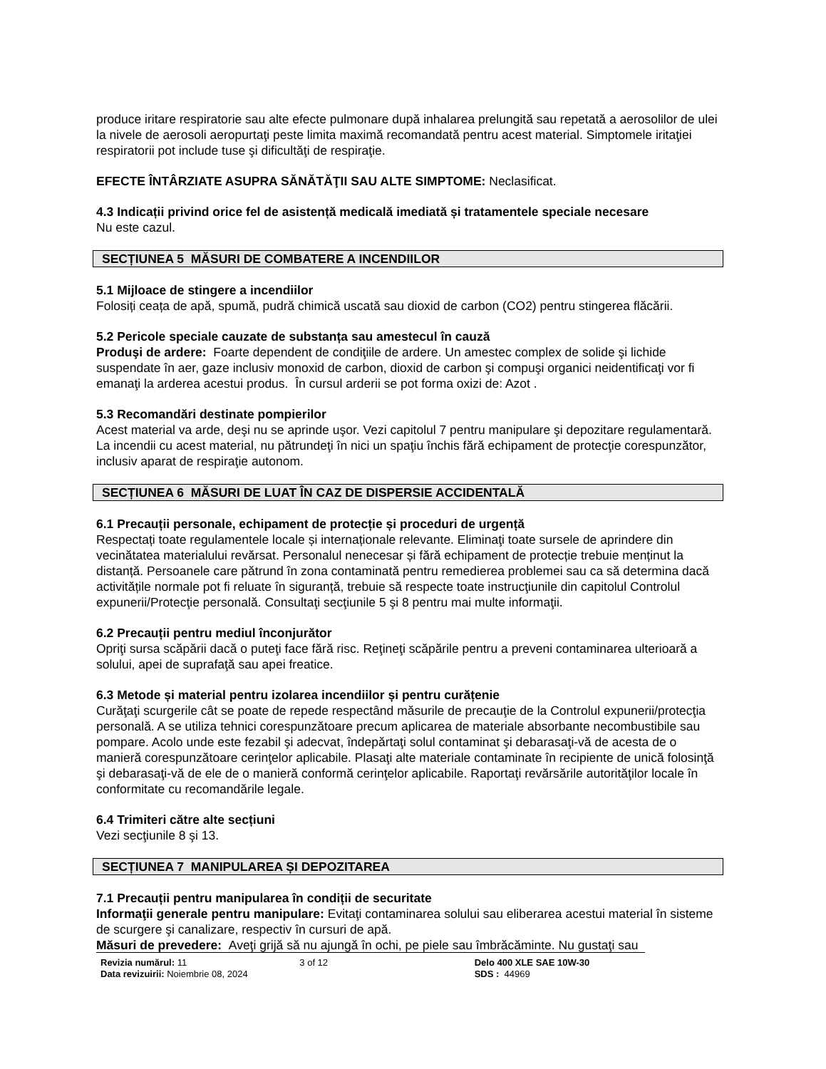produce iritare respiratorie sau alte efecte pulmonare după inhalarea prelungită sau repetată a aerosolilor de ulei la nivele de aerosoli aeropurtaţi peste limita maximă recomandată pentru acest material. Simptomele iritaţiei respiratorii pot include tuse şi dificultăţi de respiraţie.
EFECTE ÎNTÂRZIATE ASUPRA SĂNĂTĂŢII SAU ALTE SIMPTOME: Neclasificat.
4.3 Indicații privind orice fel de asistență medicală imediată și tratamentele speciale necesare
Nu este cazul.
SECȚIUNEA 5 MĂSURI DE COMBATERE A INCENDIILOR
5.1 Mijloace de stingere a incendiilor
Folosiți ceața de apă, spumă, pudră chimică uscată sau dioxid de carbon (CO2) pentru stingerea flăcării.
5.2 Pericole speciale cauzate de substanța sau amestecul în cauză
Produşi de ardere: Foarte dependent de condiţiile de ardere. Un amestec complex de solide şi lichide suspendate în aer, gaze inclusiv monoxid de carbon, dioxid de carbon şi compuşi organici neidentificaţi vor fi emanaţi la arderea acestui produs. În cursul arderii se pot forma oxizi de: Azot .
5.3 Recomandări destinate pompierilor
Acest material va arde, deşi nu se aprinde uşor. Vezi capitolul 7 pentru manipulare şi depozitare regulamentară. La incendii cu acest material, nu pătrundeţi în nici un spaţiu închis fără echipament de protecţie corespunzător, inclusiv aparat de respiraţie autonom.
SECȚIUNEA 6 MĂSURI DE LUAT ÎN CAZ DE DISPERSIE ACCIDENTALĂ
6.1 Precauții personale, echipament de protecție și proceduri de urgență
Respectați toate regulamentele locale și internaționale relevante. Eliminaţi toate sursele de aprindere din vecinătatea materialului revărsat. Personalul nenecesar și fără echipament de protecție trebuie menținut la distanță. Persoanele care pătrund în zona contaminată pentru remedierea problemei sau ca să determina dacă activitățile normale pot fi reluate în siguranță, trebuie să respecte toate instrucţiunile din capitolul Controlul expunerii/Protecţie personală. Consultaţi secţiunile 5 şi 8 pentru mai multe informaţii.
6.2 Precauții pentru mediul înconjurător
Opriţi sursa scăpării dacă o puteţi face fără risc. Reţineţi scăpările pentru a preveni contaminarea ulterioară a solului, apei de suprafaţă sau apei freatice.
6.3 Metode și material pentru izolarea incendiilor și pentru curățenie
Curăţaţi scurgerile cât se poate de repede respectând măsurile de precauţie de la Controlul expunerii/protecţia personală. A se utiliza tehnici corespunzătoare precum aplicarea de materiale absorbante necombustibile sau pompare. Acolo unde este fezabil şi adecvat, îndepărtaţi solul contaminat şi debarasaţi-vă de acesta de o manieră corespunzătoare cerinţelor aplicabile. Plasaţi alte materiale contaminate în recipiente de unică folosinţă şi debarasaţi-vă de ele de o manieră conformă cerinţelor aplicabile. Raportaţi revărsările autorităţilor locale în conformitate cu recomandările legale.
6.4 Trimiteri către alte secțiuni
Vezi secţiunile 8 şi 13.
SECȚIUNEA 7 MANIPULAREA ȘI DEPOZITAREA
7.1 Precauții pentru manipularea în condiții de securitate
Informaţii generale pentru manipulare: Evitaţi contaminarea solului sau eliberarea acestui material în sisteme de scurgere şi canalizare, respectiv în cursuri de apă.
Măsuri de prevedere: Aveţi grijă să nu ajungă în ochi, pe piele sau îmbrăcăminte. Nu gustaţi sau
Revizia numărul: 11
Data revizuirii: Noiembrie 08, 2024
3 of 12 Delo 400 XLE SAE 10W-30
SDS : 44969